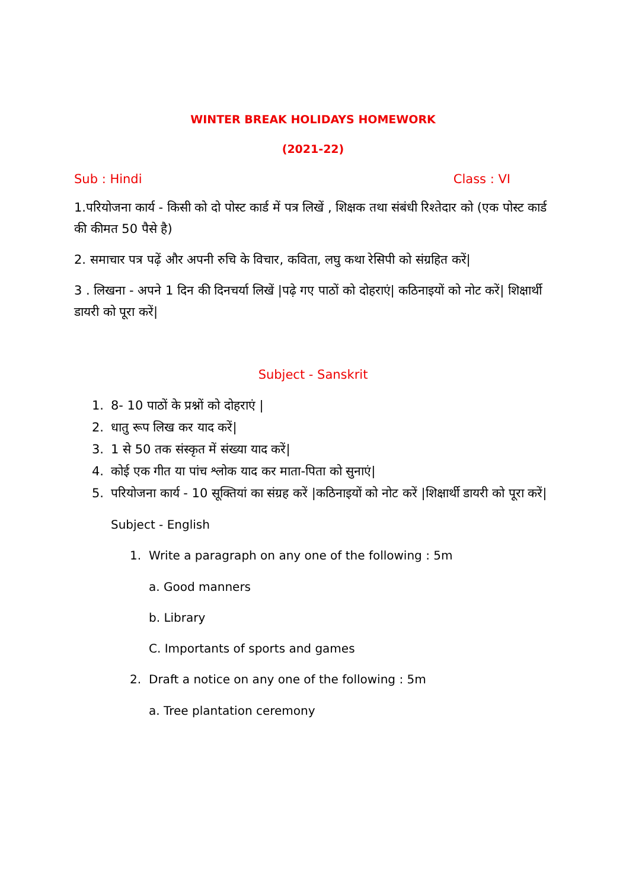WINTER BREAK HOLIDAYS HOMEWORK
(2021-22)
Sub : Hindi Class : VI
1.परियोजना कार्य - किसी को दो पोस्ट कार्ड में पत्र लिखें , शिक्षक तथा संबंधी रिश्तेदार को (एक पोस्ट कार्ड की कीमत 50 पैसे है)
2. समाचार पत्र पढ़ें और अपनी रुचि के विचार, कविता, लघु कथा रेसिपी को संग्रहित करें|
3 . लिखना - अपने 1 दिन की दिनचर्या लिखें |पढ़े गए पाठों को दोहराएं| कठिनाइयों को नोट करें| शिक्षार्थी डायरी को पूरा करें|
Subject - Sanskrit
1. 8- 10 पाठों के प्रश्नों को दोहराएं |
2. धातु रूप लिख कर याद करें|
3. 1 से 50 तक संस्कृत में संख्या याद करें|
4. कोई एक गीत या पांच श्लोक याद कर माता-पिता को सुनाएं|
5. परियोजना कार्य - 10 सूक्तियां का संग्रह करें |कठिनाइयों को नोट करें |शिक्षार्थी डायरी को पूरा करें|
Subject - English
1. Write a paragraph on any one of the following : 5m
a. Good manners
b. Library
C. Importants of sports and games
2. Draft a notice on any one of the following : 5m
a. Tree plantation ceremony